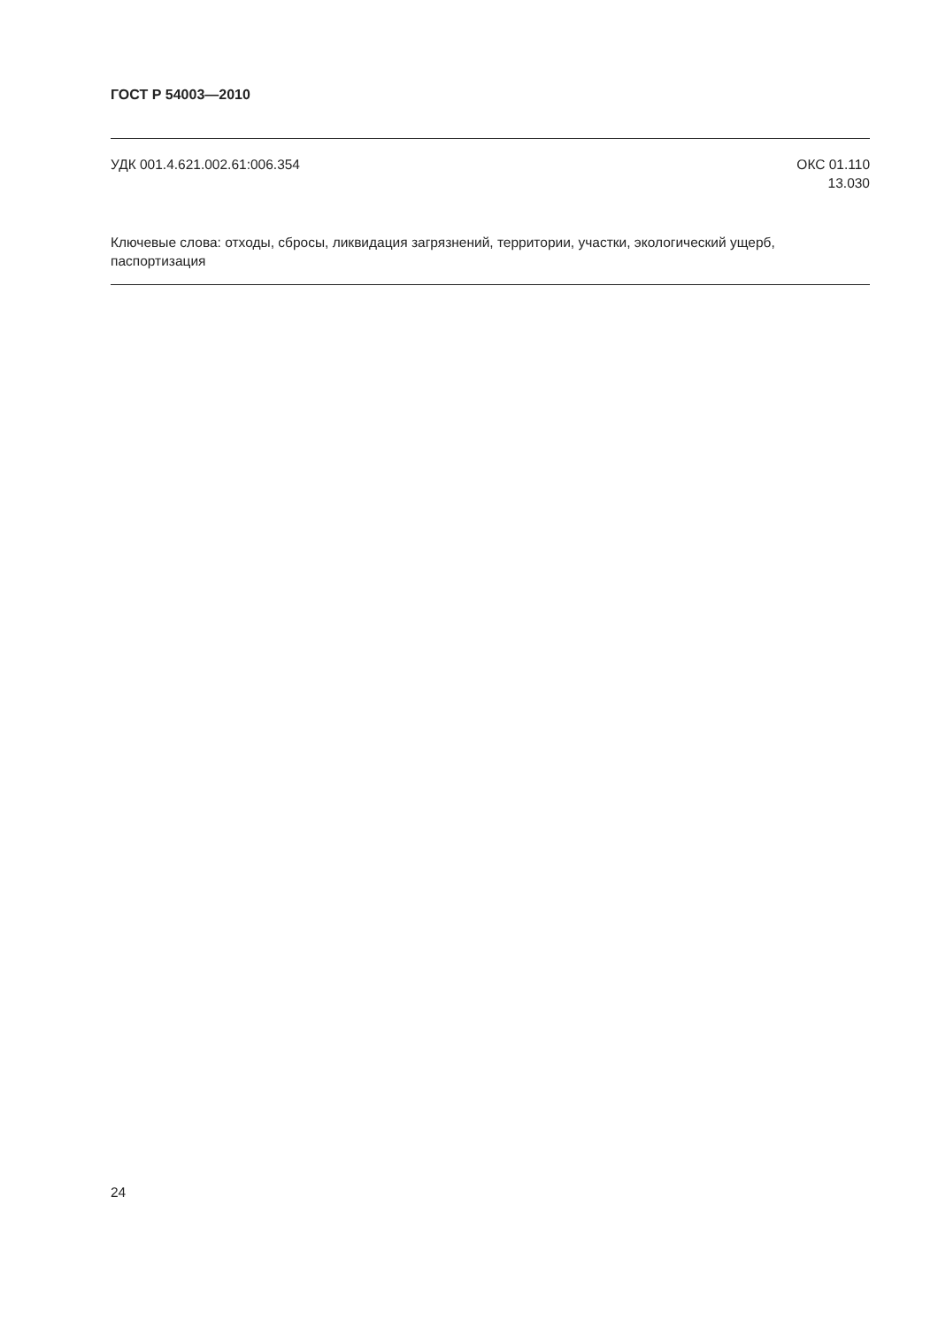ГОСТ Р 54003—2010
УДК 001.4.621.002.61:006.354 ОКС 01.110
13.030
Ключевые слова: отходы, сбросы, ликвидация загрязнений, территории, участки, экологический ущерб, паспортизация
24